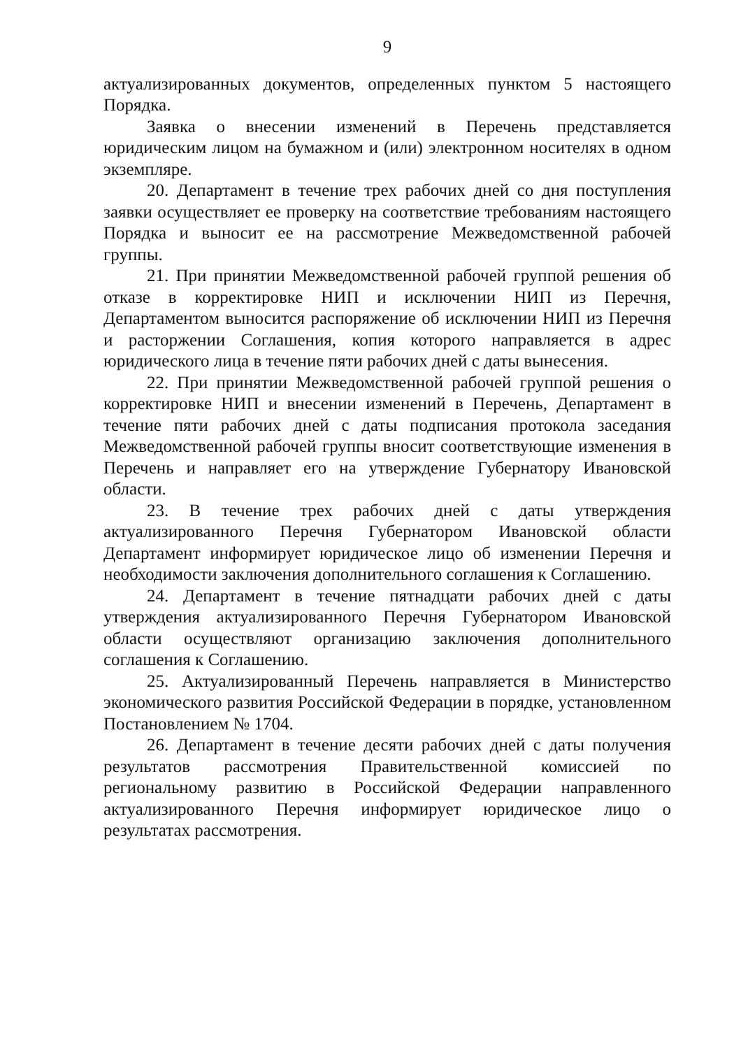9
актуализированных документов, определенных пунктом 5 настоящего Порядка.
Заявка о внесении изменений в Перечень представляется юридическим лицом на бумажном и (или) электронном носителях в одном экземпляре.
20. Департамент в течение трех рабочих дней со дня поступления заявки осуществляет ее проверку на соответствие требованиям настоящего Порядка и выносит ее на рассмотрение Межведомственной рабочей группы.
21. При принятии Межведомственной рабочей группой решения об отказе в корректировке НИП и исключении НИП из Перечня, Департаментом выносится распоряжение об исключении НИП из Перечня и расторжении Соглашения, копия которого направляется в адрес юридического лица в течение пяти рабочих дней с даты вынесения.
22. При принятии Межведомственной рабочей группой решения о корректировке НИП и внесении изменений в Перечень, Департамент в течение пяти рабочих дней с даты подписания протокола заседания Межведомственной рабочей группы вносит соответствующие изменения в Перечень и направляет его на утверждение Губернатору Ивановской области.
23. В течение трех рабочих дней с даты утверждения актуализированного Перечня Губернатором Ивановской области Департамент информирует юридическое лицо об изменении Перечня и необходимости заключения дополнительного соглашения к Соглашению.
24. Департамент в течение пятнадцати рабочих дней с даты утверждения актуализированного Перечня Губернатором Ивановской области осуществляют организацию заключения дополнительного соглашения к Соглашению.
25. Актуализированный Перечень направляется в Министерство экономического развития Российской Федерации в порядке, установленном Постановлением № 1704.
26. Департамент в течение десяти рабочих дней с даты получения результатов рассмотрения Правительственной комиссией по региональному развитию в Российской Федерации направленного актуализированного Перечня информирует юридическое лицо о результатах рассмотрения.